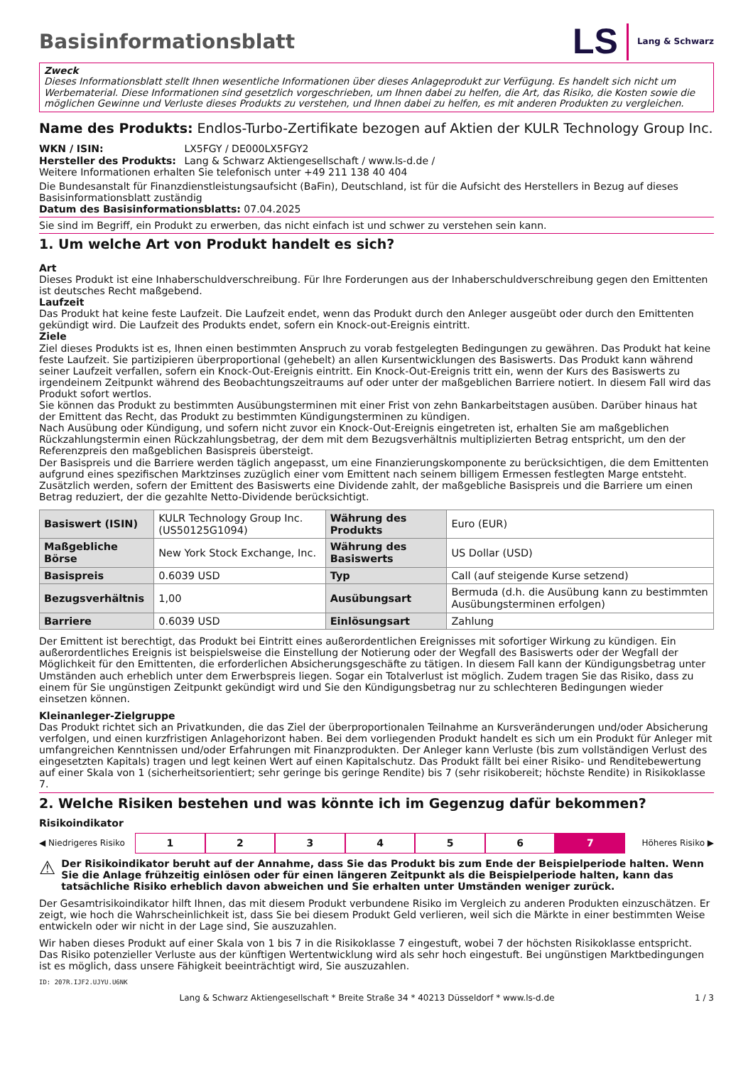Basisinformationsblatt
LS Lang & Schwarz
Zweck
Dieses Informationsblatt stellt Ihnen wesentliche Informationen über dieses Anlageprodukt zur Verfügung. Es handelt sich nicht um Werbematerial. Diese Informationen sind gesetzlich vorgeschrieben, um Ihnen dabei zu helfen, die Art, das Risiko, die Kosten sowie die möglichen Gewinne und Verluste dieses Produkts zu verstehen, und Ihnen dabei zu helfen, es mit anderen Produkten zu vergleichen.
Name des Produkts: Endlos-Turbo-Zertifikate bezogen auf Aktien der KULR Technology Group Inc.
WKN / ISIN: LX5FGY / DE000LX5FGY2
Hersteller des Produkts: Lang & Schwarz Aktiengesellschaft / www.ls-d.de /
Weitere Informationen erhalten Sie telefonisch unter +49 211 138 40 404
Die Bundesanstalt für Finanzdienstleistungsaufsicht (BaFin), Deutschland, ist für die Aufsicht des Herstellers in Bezug auf dieses Basisinformationsblatt zuständig
Datum des Basisinformationsblatts: 07.04.2025
Sie sind im Begriff, ein Produkt zu erwerben, das nicht einfach ist und schwer zu verstehen sein kann.
1. Um welche Art von Produkt handelt es sich?
Art
Dieses Produkt ist eine Inhaberschuldverschreibung. Für Ihre Forderungen aus der Inhaberschuldverschreibung gegen den Emittenten ist deutsches Recht maßgebend.
Laufzeit
Das Produkt hat keine feste Laufzeit. Die Laufzeit endet, wenn das Produkt durch den Anleger ausgeübt oder durch den Emittenten gekündigt wird. Die Laufzeit des Produkts endet, sofern ein Knock-out-Ereignis eintritt.
Ziele
Ziel dieses Produkts ist es, Ihnen einen bestimmten Anspruch zu vorab festgelegten Bedingungen zu gewähren. Das Produkt hat keine feste Laufzeit. Sie partizipieren überproportional (gehebelt) an allen Kursentwicklungen des Basiswerts. Das Produkt kann während seiner Laufzeit verfallen, sofern ein Knock-Out-Ereignis eintritt. Ein Knock-Out-Ereignis tritt ein, wenn der Kurs des Basiswerts zu irgendeinem Zeitpunkt während des Beobachtungszeitraums auf oder unter der maßgeblichen Barriere notiert. In diesem Fall wird das Produkt sofort wertlos.
Sie können das Produkt zu bestimmten Ausübungsterminen mit einer Frist von zehn Bankarbeitstagen ausüben. Darüber hinaus hat der Emittent das Recht, das Produkt zu bestimmten Kündigungsterminen zu kündigen.
Nach Ausübung oder Kündigung, und sofern nicht zuvor ein Knock-Out-Ereignis eingetreten ist, erhalten Sie am maßgeblichen Rückzahlungstermin einen Rückzahlungsbetrag, der dem mit dem Bezugsverhältnis multiplizierten Betrag entspricht, um den der Referenzpreis den maßgeblichen Basispreis übersteigt.
Der Basispreis und die Barriere werden täglich angepasst, um eine Finanzierungskomponente zu berücksichtigen, die dem Emittenten aufgrund eines spezifischen Marktzinses zuzüglich einer vom Emittent nach seinem billigem Ermessen festlegten Marge entsteht. Zusätzlich werden, sofern der Emittent des Basiswerts eine Dividende zahlt, der maßgebliche Basispreis und die Barriere um einen Betrag reduziert, der die gezahlte Netto-Dividende berücksichtigt.
| Basiswert (ISIN) | KULR Technology Group Inc. (US50125G1094) | Währung des Produkts | Euro (EUR) |
| Maßgebliche Börse | New York Stock Exchange, Inc. | Währung des Basiswerts | US Dollar (USD) |
| Basispreis | 0.6039 USD | Typ | Call (auf steigende Kurse setzend) |
| Bezugsverhältnis | 1,00 | Ausübungsart | Bermuda (d.h. die Ausübung kann zu bestimmten Ausübungsterminen erfolgen) |
| Barriere | 0.6039 USD | Einlösungsart | Zahlung |
Der Emittent ist berechtigt, das Produkt bei Eintritt eines außerordentlichen Ereignisses mit sofortiger Wirkung zu kündigen. Ein außerordentliches Ereignis ist beispielsweise die Einstellung der Notierung oder der Wegfall des Basiswerts oder der Wegfall der Möglichkeit für den Emittenten, die erforderlichen Absicherungsgeschäfte zu tätigen. In diesem Fall kann der Kündigungsbetrag unter Umständen auch erheblich unter dem Erwerbspreis liegen. Sogar ein Totalverlust ist möglich. Zudem tragen Sie das Risiko, dass zu einem für Sie ungünstigen Zeitpunkt gekündigt wird und Sie den Kündigungsbetrag nur zu schlechteren Bedingungen wieder einsetzen können.
Kleinanleger-Zielgruppe
Das Produkt richtet sich an Privatkunden, die das Ziel der überproportionalen Teilnahme an Kursveränderungen und/oder Absicherung verfolgen, und einen kurzfristigen Anlagehorizont haben. Bei dem vorliegenden Produkt handelt es sich um ein Produkt für Anleger mit umfangreichen Kenntnissen und/oder Erfahrungen mit Finanzprodukten. Der Anleger kann Verluste (bis zum vollständigen Verlust des eingesetzten Kapitals) tragen und legt keinen Wert auf einen Kapitalschutz. Das Produkt fällt bei einer Risiko- und Renditebewertung auf einer Skala von 1 (sicherheitsorientiert; sehr geringe bis geringe Rendite) bis 7 (sehr risikobereit; höchste Rendite) in Risikoklasse 7.
2. Welche Risiken bestehen und was könnte ich im Gegenzug dafür bekommen?
Risikoindikator
◀ Niedrigeres Risiko
1 2 3 4 5 6 7
Höheres Risiko ▶
⚠ Der Risikoindikator beruht auf der Annahme, dass Sie das Produkt bis zum Ende der Beispielperiode halten. Wenn Sie die Anlage frühzeitig einlösen oder für einen längeren Zeitpunkt als die Beispielperiode halten, kann das tatsächliche Risiko erheblich davon abweichen und Sie erhalten unter Umständen weniger zurück.
Der Gesamtrisikoindikator hilft Ihnen, das mit diesem Produkt verbundene Risiko im Vergleich zu anderen Produkten einzuschätzen. Er zeigt, wie hoch die Wahrscheinlichkeit ist, dass Sie bei diesem Produkt Geld verlieren, weil sich die Märkte in einer bestimmten Weise entwickeln oder wir nicht in der Lage sind, Sie auszuzahlen.
Wir haben dieses Produkt auf einer Skala von 1 bis 7 in die Risikoklasse 7 eingestuft, wobei 7 der höchsten Risikoklasse entspricht. Das Risiko potenzieller Verluste aus der künftigen Wertentwicklung wird als sehr hoch eingestuft. Bei ungünstigen Marktbedingungen ist es möglich, dass unsere Fähigkeit beeinträchtigt wird, Sie auszuzahlen.
ID: 207R.IJF2.UJYU.U6NK
Lang & Schwarz Aktiengesellschaft * Breite Straße 34 * 40213 Düsseldorf * www.ls-d.de 1 / 3